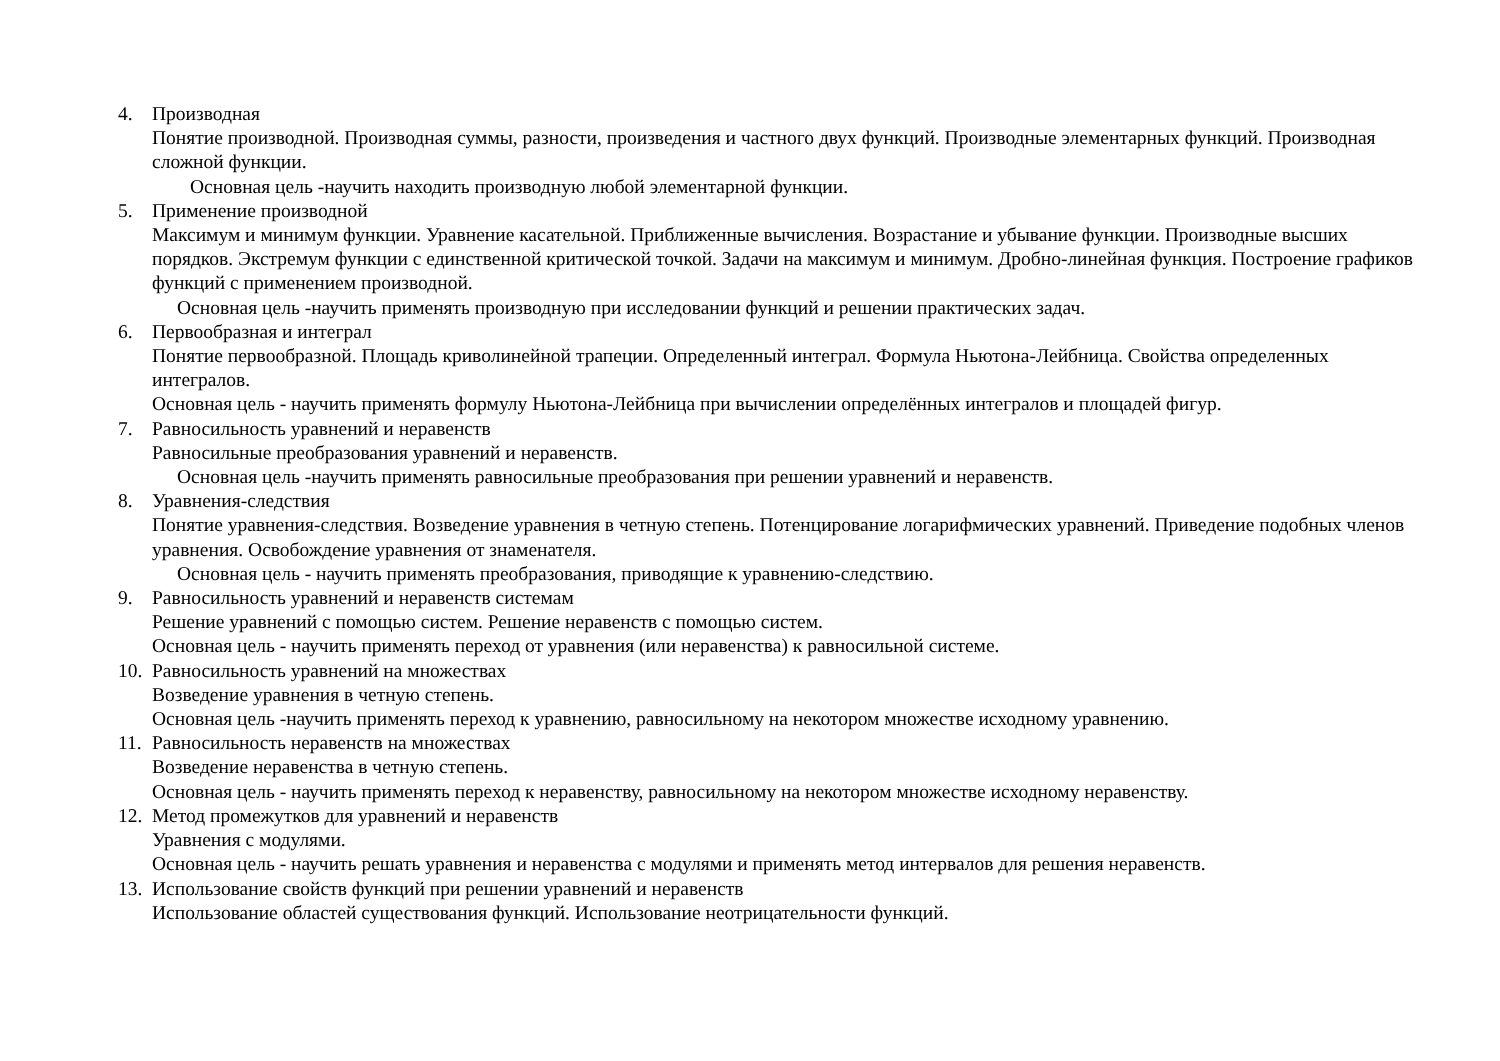4. Производная
Понятие производной. Производная суммы, разности, произведения и частного двух функций. Производные элементарных функций. Производная сложной функции.
Основная цель -научить находить производную любой элементарной функции.
5. Применение производной
Максимум и минимум функции. Уравнение касательной. Приближенные вычисления. Возрастание и убывание функции. Производные высших порядков. Экстремум функции с единственной критической точкой. Задачи на максимум и минимум. Дробно-линейная функция. Построение графиков функций с применением производной.
Основная цель -научить применять производную при исследовании функций и решении практических задач.
6. Первообразная и интеграл
Понятие первообразной. Площадь криволинейной трапеции. Определенный интеграл. Формула Ньютона-Лейбница. Свойства определенных интегралов.
Основная цель - научить применять формулу Ньютона-Лейбница при вычислении определённых интегралов и площадей фигур.
7. Равносильность уравнений и неравенств
Равносильные преобразования уравнений и неравенств.
Основная цель -научить применять равносильные преобразования при решении уравнений и неравенств.
8. Уравнения-следствия
Понятие уравнения-следствия. Возведение уравнения в четную степень. Потенцирование логарифмических уравнений. Приведение подобных членов уравнения. Освобождение уравнения от знаменателя.
Основная цель - научить применять преобразования, приводящие к уравнению-следствию.
9. Равносильность уравнений и неравенств системам
Решение уравнений с помощью систем. Решение неравенств с помощью систем.
Основная цель - научить применять переход от уравнения (или неравенства) к равносильной системе.
10.
Равносильность уравнений на множествах
Возведение уравнения в четную степень.
Основная цель -научить применять переход к уравнению, равносильному на некотором множестве исходному уравнению.
11.
Равносильность неравенств на множествах
Возведение неравенства в четную степень.
Основная цель - научить применять переход к неравенству, равносильному на некотором множестве исходному неравенству.
12.
Метод промежутков для уравнений и неравенств
Уравнения с модулями.
Основная цель - научить решать уравнения и неравенства с модулями и применять метод интервалов для решения неравенств.
13.
Использование свойств функций при решении уравнений и неравенств
Использование областей существования функций. Использование неотрицательности функций.